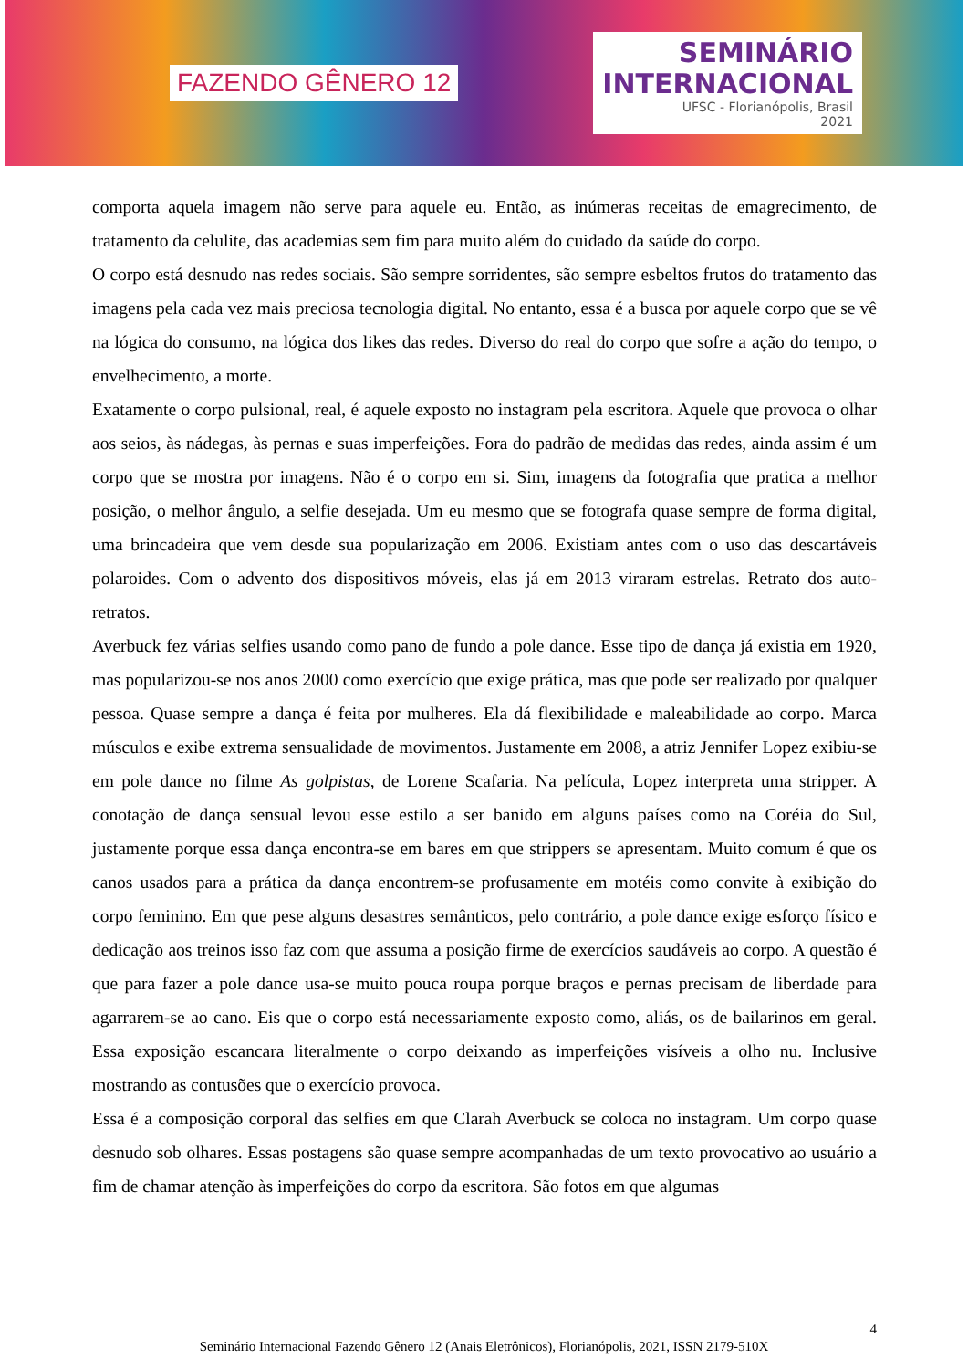FAZENDO GÊNERO 12
SEMINÁRIO
INTERNACIONAL
UFSC - Florianópolis, Brasil
2021
comporta aquela imagem não serve para aquele eu. Então, as inúmeras receitas de emagrecimento, de tratamento da celulite, das academias sem fim para muito além do cuidado da saúde do corpo.
O corpo está desnudo nas redes sociais. São sempre sorridentes, são sempre esbeltos frutos do tratamento das imagens pela cada vez mais preciosa tecnologia digital. No entanto, essa é a busca por aquele corpo que se vê na lógica do consumo, na lógica dos likes das redes. Diverso do real do corpo que sofre a ação do tempo, o envelhecimento, a morte.
Exatamente o corpo pulsional, real, é aquele exposto no instagram pela escritora. Aquele que provoca o olhar aos seios, às nádegas, às pernas e suas imperfeições. Fora do padrão de medidas das redes, ainda assim é um corpo que se mostra por imagens. Não é o corpo em si. Sim, imagens da fotografia que pratica a melhor posição, o melhor ângulo, a selfie desejada. Um eu mesmo que se fotografa quase sempre de forma digital, uma brincadeira que vem desde sua popularização em 2006. Existiam antes com o uso das descartáveis polaroides. Com o advento dos dispositivos móveis, elas já em 2013 viraram estrelas. Retrato dos auto-retratos.
Averbuck fez várias selfies usando como pano de fundo a pole dance. Esse tipo de dança já existia em 1920, mas popularizou-se nos anos 2000 como exercício que exige prática, mas que pode ser realizado por qualquer pessoa. Quase sempre a dança é feita por mulheres. Ela dá flexibilidade e maleabilidade ao corpo. Marca músculos e exibe extrema sensualidade de movimentos. Justamente em 2008, a atriz Jennifer Lopez exibiu-se em pole dance no filme As golpistas, de Lorene Scafaria. Na película, Lopez interpreta uma stripper. A conotação de dança sensual levou esse estilo a ser banido em alguns países como na Coréia do Sul, justamente porque essa dança encontra-se em bares em que strippers se apresentam. Muito comum é que os canos usados para a prática da dança encontrem-se profusamente em motéis como convite à exibição do corpo feminino. Em que pese alguns desastres semânticos, pelo contrário, a pole dance exige esforço físico e dedicação aos treinos isso faz com que assuma a posição firme de exercícios saudáveis ao corpo. A questão é que para fazer a pole dance usa-se muito pouca roupa porque braços e pernas precisam de liberdade para agarrarem-se ao cano. Eis que o corpo está necessariamente exposto como, aliás, os de bailarinos em geral. Essa exposição escancara literalmente o corpo deixando as imperfeições visíveis a olho nu. Inclusive mostrando as contusões que o exercício provoca.
Essa é a composição corporal das selfies em que Clarah Averbuck se coloca no instagram. Um corpo quase desnudo sob olhares. Essas postagens são quase sempre acompanhadas de um texto provocativo ao usuário a fim de chamar atenção às imperfeições do corpo da escritora. São fotos em que algumas
4
Seminário Internacional Fazendo Gênero 12 (Anais Eletrônicos), Florianópolis, 2021, ISSN 2179-510X